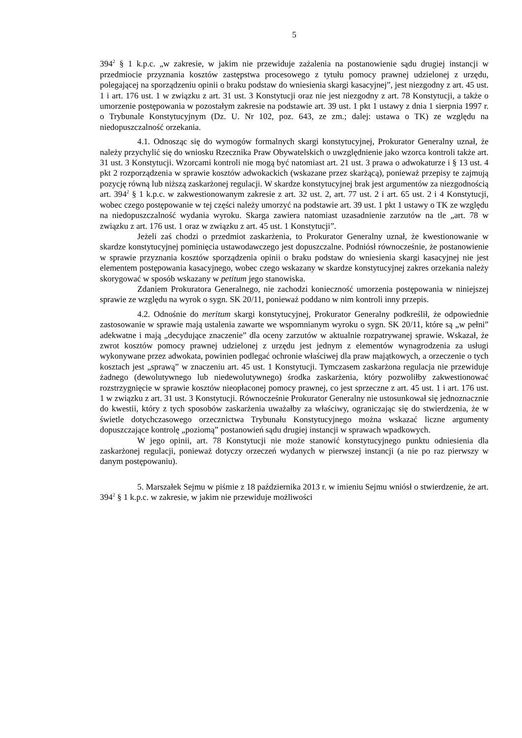5
394<sup>2</sup> § 1 k.p.c. „w zakresie, w jakim nie przewiduje zażalenia na postanowienie sądu drugiej instancji w przedmiocie przyznania kosztów zastępstwa procesowego z tytułu pomocy prawnej udzielonej z urzędu, polegającej na sporządzeniu opinii o braku podstaw do wniesienia skargi kasacyjnej”, jest niezgodny z art. 45 ust. 1 i art. 176 ust. 1 w związku z art. 31 ust. 3 Konstytucji oraz nie jest niezgodny z art. 78 Konstytucji, a także o umorzenie postępowania w pozostałym zakresie na podstawie art. 39 ust. 1 pkt 1 ustawy z dnia 1 sierpnia 1997 r. o Trybunale Konstytucyjnym (Dz. U. Nr 102, poz. 643, ze zm.; dalej: ustawa o TK) ze względu na niedopuszczalność orzekania.
4.1. Odnosząc się do wymogów formalnych skargi konstytucyjnej, Prokurator Generalny uznał, że należy przychylić się do wniosku Rzecznika Praw Obywatelskich o uwzględnienie jako wzorca kontroli także art. 31 ust. 3 Konstytucji. Wzorcami kontroli nie mogą być natomiast art. 21 ust. 3 prawa o adwokaturze i § 13 ust. 4 pkt 2 rozporządzenia w sprawie kosztów adwokackich (wskazane przez skarżącą), ponieważ przepisy te zajmują pozycję równą lub niższą zaskarżonej regulacji. W skardze konstytucyjnej brak jest argumentów za niezgodnością art. 394<sup>2</sup> § 1 k.p.c. w zakwestionowanym zakresie z art. 32 ust. 2, art. 77 ust. 2 i art. 65 ust. 2 i 4 Konstytucji, wobec czego postępowanie w tej części należy umorzyć na podstawie art. 39 ust. 1 pkt 1 ustawy o TK ze względu na niedopuszczalność wydania wyroku. Skarga zawiera natomiast uzasadnienie zarzutów na tle „art. 78 w związku z art. 176 ust. 1 oraz w związku z art. 45 ust. 1 Konstytucji”.
Jeżeli zaś chodzi o przedmiot zaskarżenia, to Prokurator Generalny uznał, że kwestionowanie w skardze konstytucyjnej pominięcia ustawodawczego jest dopuszczalne. Podniósł równocześnie, że postanowienie w sprawie przyznania kosztów sporządzenia opinii o braku podstaw do wniesienia skargi kasacyjnej nie jest elementem postępowania kasacyjnego, wobec czego wskazany w skardze konstytucyjnej zakres orzekania należy skorygować w sposób wskazany w petitum jego stanowiska.
Zdaniem Prokuratora Generalnego, nie zachodzi konieczność umorzenia postępowania w niniejszej sprawie ze względu na wyrok o sygn. SK 20/11, ponieważ poddano w nim kontroli inny przepis.
4.2. Odnośnie do meritum skargi konstytucyjnej, Prokurator Generalny podkreślił, że odpowiednie zastosowanie w sprawie mają ustalenia zawarte we wspomnianym wyroku o sygn. SK 20/11, które są „w pełni” adekwatne i mają „decydujące znaczenie” dla oceny zarzutów w aktualnie rozpatrywanej sprawie. Wskazał, że zwrot kosztów pomocy prawnej udzielonej z urzędu jest jednym z elementów wynagrodzenia za usługi wykonywane przez adwokata, powinien podlegać ochronie właściwej dla praw majątkowych, a orzeczenie o tych kosztach jest „sprawą” w znaczeniu art. 45 ust. 1 Konstytucji. Tymczasem zaskarżona regulacja nie przewiduje żadnego (dewolutywnego lub niedewolutywnego) środka zaskarżenia, który pozwoliłby zakwestionować rozstrzygnięcie w sprawie kosztów nieopłaconej pomocy prawnej, co jest sprzeczne z art. 45 ust. 1 i art. 176 ust. 1 w związku z art. 31 ust. 3 Konstytucji. Równocześnie Prokurator Generalny nie ustosunkował się jednoznacznie do kwestii, który z tych sposobów zaskarżenia uważałby za właściwy, ograniczając się do stwierdzenia, że w świetle dotychczasowego orzecznictwa Trybunału Konstytucyjnego można wskazać liczne argumenty dopuszczające kontrolę „poziomą” postanowień sądu drugiej instancji w sprawach wpadkowych.
W jego opinii, art. 78 Konstytucji nie może stanowić konstytucyjnego punktu odniesienia dla zaskarżonej regulacji, ponieważ dotyczy orzeczeń wydanych w pierwszej instancji (a nie po raz pierwszy w danym postępowaniu).
5. Marszałek Sejmu w piśmie z 18 października 2013 r. w imieniu Sejmu wniósł o stwierdzenie, że art. 394<sup>2</sup> § 1 k.p.c. w zakresie, w jakim nie przewiduje możliwości